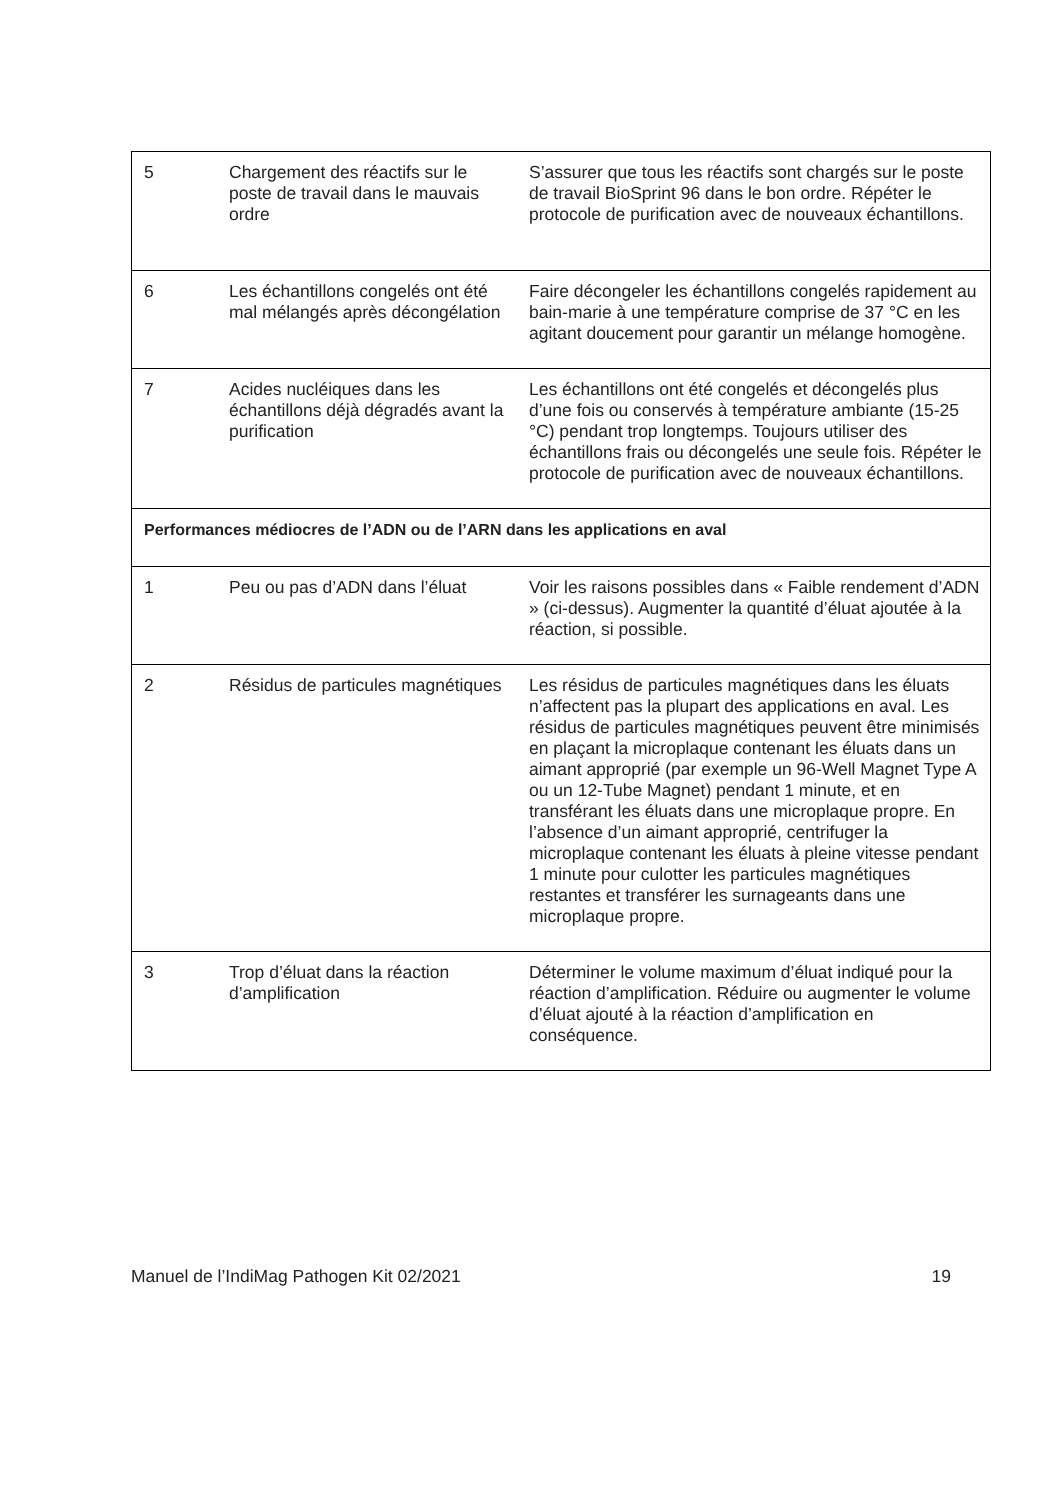| 5 | Chargement des réactifs sur le poste de travail dans le mauvais ordre | S’assurer que tous les réactifs sont chargés sur le poste de travail BioSprint 96 dans le bon ordre. Répéter le protocole de purification avec de nouveaux échantillons. |
| 6 | Les échantillons congelés ont été mal mélangés après décongélation | Faire décongeler les échantillons congelés rapidement au bain-marie à une température comprise de 37 °C en les agitant doucement pour garantir un mélange homogène. |
| 7 | Acides nucléiques dans les échantillons déjà dégradés avant la purification | Les échantillons ont été congelés et décongelés plus d’une fois ou conservés à température ambiante (15-25 °C) pendant trop longtemps. Toujours utiliser des échantillons frais ou décongelés une seule fois. Répéter le protocole de purification avec de nouveaux échantillons. |
| Performances médiocres de l’ADN ou de l’ARN dans les applications en aval | | |
| 1 | Peu ou pas d’ADN dans l’éluat | Voir les raisons possibles dans « Faible rendement d’ADN » (ci-dessus). Augmenter la quantité d’éluat ajoutée à la réaction, si possible. |
| 2 | Résidus de particules magnétiques | Les résidus de particules magnétiques dans les éluats n’affectent pas la plupart des applications en aval. Les résidus de particules magnétiques peuvent être minimisés en plaçant la microplaque contenant les éluats dans un aimant approprié (par exemple un 96-Well Magnet Type A ou un 12-Tube Magnet) pendant 1 minute, et en transférant les éluats dans une microplaque propre. En l’absence d’un aimant approprié, centrifuger la microplaque contenant les éluats à pleine vitesse pendant 1 minute pour culotter les particules magnétiques restantes et transférer les surnageants dans une microplaque propre. |
| 3 | Trop d’éluat dans la réaction d’amplification | Déterminer le volume maximum d’éluat indiqué pour la réaction d’amplification. Réduire ou augmenter le volume d’éluat ajouté à la réaction d’amplification en conséquence. |
Manuel de l’IndiMag Pathogen Kit 02/2021 19